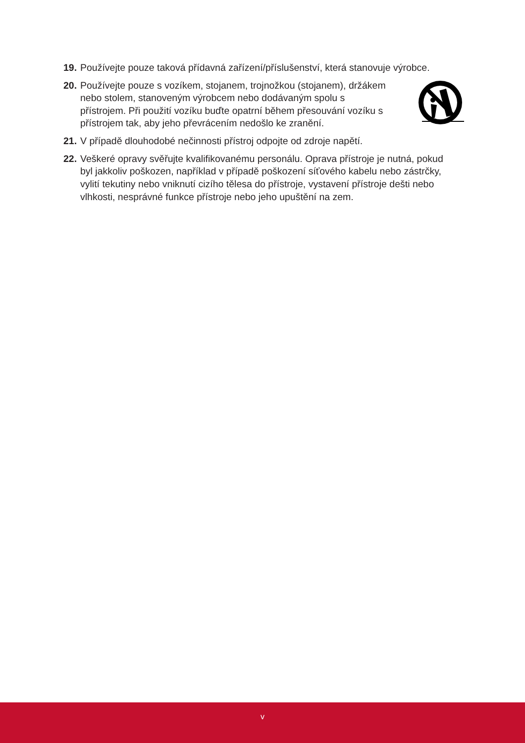19.
Používejte pouze taková přídavná zařízení/příslušenství, která stanovuje výrobce.
20.
Používejte pouze s vozíkem, stojanem, trojnožkou (stojanem), držákem nebo stolem, stanoveným výrobcem nebo dodávaným spolu s přístrojem. Při použití vozíku buďte opatrní během přesouvání vozíku s přístrojem tak, aby jeho převrácením nedošlo ke zranění.
21.
V případě dlouhodobé nečinnosti přístroj odpojte od zdroje napětí.
22.
Veškeré opravy svěřujte kvalifikovanému personálu. Oprava přístroje je nutná, pokud byl jakkoliv poškozen, například v případě poškození síťového kabelu nebo zástrčky, vylití tekutiny nebo vniknutí cizího tělesa do přístroje, vystavení přístroje dešti nebo vlhkosti, nesprávné funkce přístroje nebo jeho upuštění na zem.
v